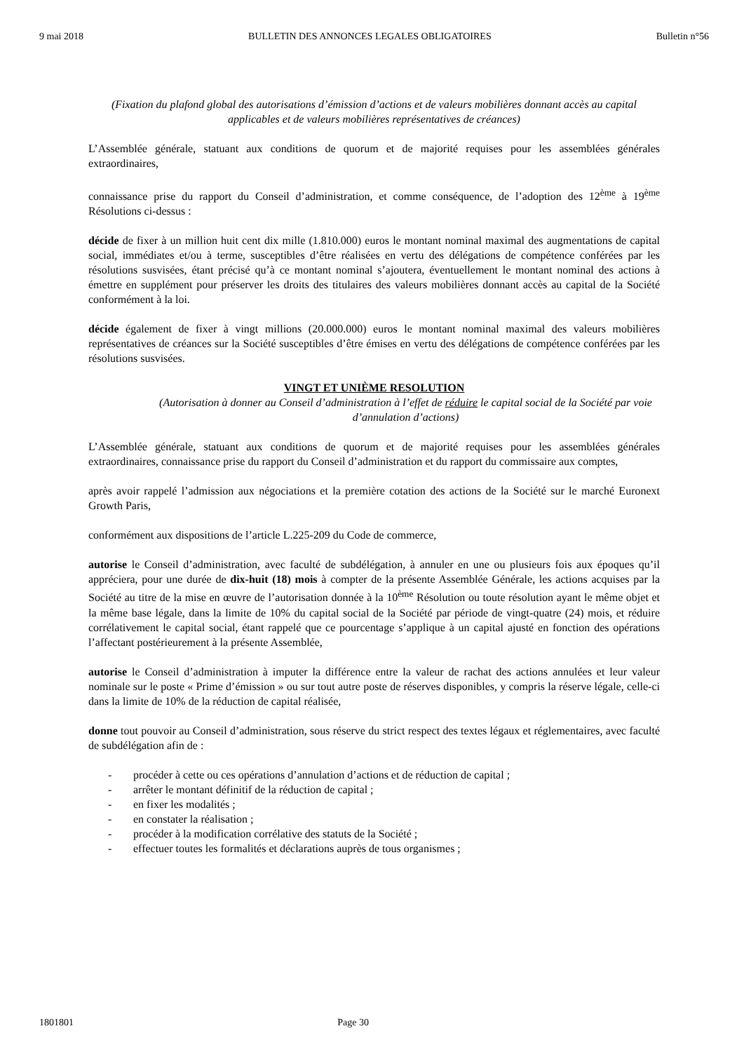9 mai 2018 BULLETIN DES ANNONCES LEGALES OBLIGATOIRES Bulletin n°56
(Fixation du plafond global des autorisations d’émission d’actions et de valeurs mobilières donnant accès au capital applicables et de valeurs mobilières représentatives de créances)
L’Assemblée générale, statuant aux conditions de quorum et de majorité requises pour les assemblées générales extraordinaires,
connaissance prise du rapport du Conseil d’administration, et comme conséquence, de l’adoption des 12<sup>ème</sup> à 19<sup>ème</sup> Résolutions ci-dessus :
décide de fixer à un million huit cent dix mille (1.810.000) euros le montant nominal maximal des augmentations de capital social, immédiates et/ou à terme, susceptibles d’être réalisées en vertu des délégations de compétence conférées par les résolutions susvisées, étant précisé qu’à ce montant nominal s’ajoutera, éventuellement le montant nominal des actions à émettre en supplément pour préserver les droits des titulaires des valeurs mobilières donnant accès au capital de la Société conformément à la loi.
décide également de fixer à vingt millions (20.000.000) euros le montant nominal maximal des valeurs mobilières représentatives de créances sur la Société susceptibles d’être émises en vertu des délégations de compétence conférées par les résolutions susvisées.
VINGT ET UNIÈME RESOLUTION
(Autorisation à donner au Conseil d’administration à l’effet de réduire le capital social de la Société par voie d’annulation d’actions)
L’Assemblée générale, statuant aux conditions de quorum et de majorité requises pour les assemblées générales extraordinaires, connaissance prise du rapport du Conseil d’administration et du rapport du commissaire aux comptes,
après avoir rappelé l’admission aux négociations et la première cotation des actions de la Société sur le marché Euronext Growth Paris,
conformément aux dispositions de l’article L.225-209 du Code de commerce,
autorise le Conseil d’administration, avec faculté de subdélégation, à annuler en une ou plusieurs fois aux époques qu’il appréciera, pour une durée de dix-huit (18) mois à compter de la présente Assemblée Générale, les actions acquises par la Société au titre de la mise en œuvre de l’autorisation donnée à la 10<sup>ème</sup> Résolution ou toute résolution ayant le même objet et la même base légale, dans la limite de 10% du capital social de la Société par période de vingt-quatre (24) mois, et réduire corrélativement le capital social, étant rappelé que ce pourcentage s’applique à un capital ajusté en fonction des opérations l’affectant postérieurement à la présente Assemblée,
autorise le Conseil d’administration à imputer la différence entre la valeur de rachat des actions annulées et leur valeur nominale sur le poste « Prime d’émission » ou sur tout autre poste de réserves disponibles, y compris la réserve légale, celle-ci dans la limite de 10% de la réduction de capital réalisée,
donne tout pouvoir au Conseil d’administration, sous réserve du strict respect des textes légaux et réglementaires, avec faculté de subdélégation afin de :
- procéder à cette ou ces opérations d’annulation d’actions et de réduction de capital ;
- arrêter le montant définitif de la réduction de capital ;
- en fixer les modalités ;
- en constater la réalisation ;
- procéder à la modification corrélative des statuts de la Société ;
- effectuer toutes les formalités et déclarations auprès de tous organismes ;
1801801 Page 30